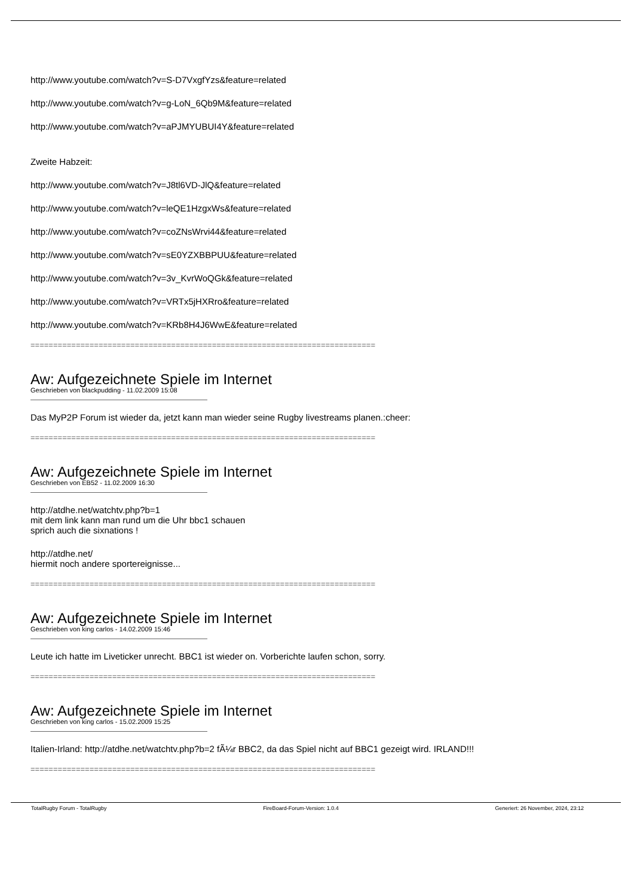http://www.youtube.com/watch?v=S-D7VxgfYzs&feature=related
http://www.youtube.com/watch?v=g-LoN_6Qb9M&feature=related
http://www.youtube.com/watch?v=aPJMYUBUI4Y&feature=related
Zweite Habzeit:
http://www.youtube.com/watch?v=J8tl6VD-JlQ&feature=related
http://www.youtube.com/watch?v=leQE1HzgxWs&feature=related
http://www.youtube.com/watch?v=coZNsWrvi44&feature=related
http://www.youtube.com/watch?v=sE0YZXBBPUU&feature=related
http://www.youtube.com/watch?v=3v_KvrWoQGk&feature=related
http://www.youtube.com/watch?v=VRTx5jHXRro&feature=related
http://www.youtube.com/watch?v=KRb8H4J6WwE&feature=related
============================================================================
Aw: Aufgezeichnete Spiele im Internet
Geschrieben von blackpudding - 11.02.2009 15:08
Das MyP2P Forum ist wieder da, jetzt kann man wieder seine Rugby livestreams planen.:cheer:
============================================================================
Aw: Aufgezeichnete Spiele im Internet
Geschrieben von EB52 - 11.02.2009 16:30
http://atdhe.net/watchtv.php?b=1
mit dem link kann man rund um die Uhr bbc1 schauen
sprich auch die sixnations !
http://atdhe.net/
hiermit noch andere sportereignisse...
============================================================================
Aw: Aufgezeichnete Spiele im Internet
Geschrieben von king carlos - 14.02.2009 15:46
Leute ich hatte im Liveticker unrecht. BBC1 ist wieder on. Vorberichte laufen schon, sorry.
============================================================================
Aw: Aufgezeichnete Spiele im Internet
Geschrieben von king carlos - 15.02.2009 15:25
Italien-Irland: http://atdhe.net/watchtv.php?b=2 fÃ¼r BBC2, da das Spiel nicht auf BBC1 gezeigt wird. IRLAND!!!
============================================================================
TotalRugby Forum - TotalRugby FireBoard-Forum-Version: 1.0.4 Generiert: 26 November, 2024, 23:12